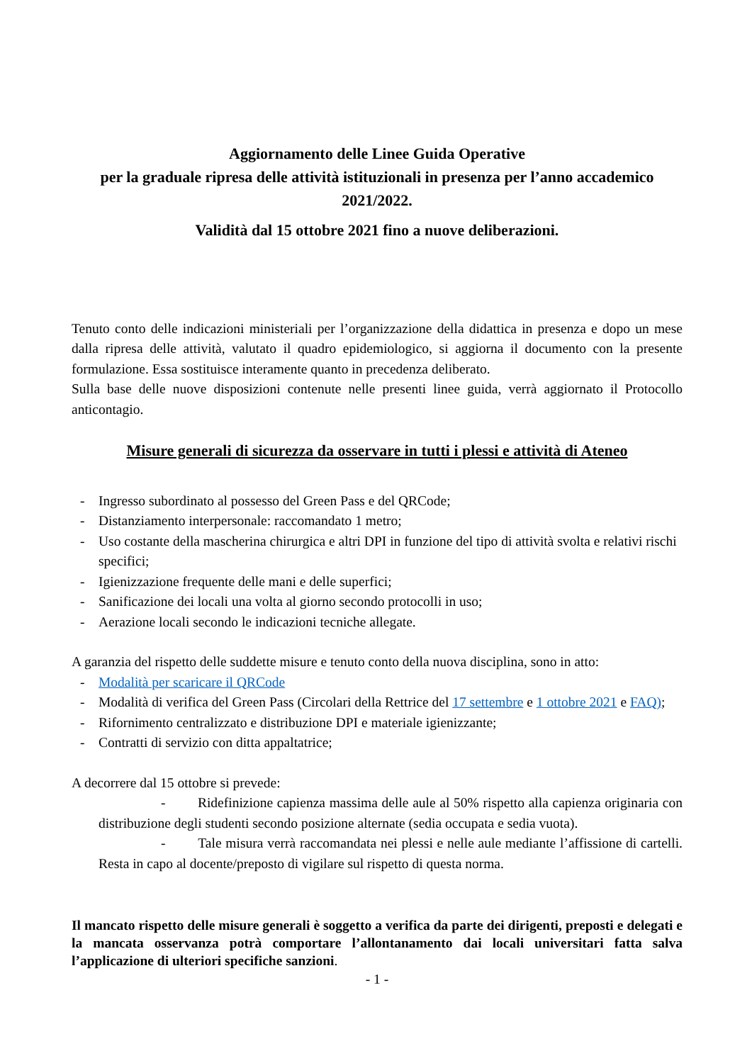Aggiornamento delle Linee Guida Operative
per la graduale ripresa delle attività istituzionali in presenza per l’anno accademico 2021/2022.
Validità dal 15 ottobre 2021 fino a nuove deliberazioni.
Tenuto conto delle indicazioni ministeriali per l’organizzazione della didattica in presenza e dopo un mese dalla ripresa delle attività, valutato il quadro epidemiologico, si aggiorna il documento con la presente formulazione. Essa sostituisce interamente quanto in precedenza deliberato.
Sulla base delle nuove disposizioni contenute nelle presenti linee guida, verrà aggiornato il Protocollo anticontagio.
Misure generali di sicurezza da osservare in tutti i plessi e attività di Ateneo
- Ingresso subordinato al possesso del Green Pass e del QRCode;
- Distanziamento interpersonale: raccomandato 1 metro;
- Uso costante della mascherina chirurgica e altri DPI in funzione del tipo di attività svolta e relativi rischi specifici;
- Igienizzazione frequente delle mani e delle superfici;
- Sanificazione dei locali una volta al giorno secondo protocolli in uso;
- Aerazione locali secondo le indicazioni tecniche allegate.
A garanzia del rispetto delle suddette misure e tenuto conto della nuova disciplina, sono in atto:
- Modalità per scaricare il QRCode
- Modalità di verifica del Green Pass (Circolari della Rettrice del 17 settembre e 1 ottobre 2021 e FAQ);
- Rifornimento centralizzato e distribuzione DPI e materiale igienizzante;
- Contratti di servizio con ditta appaltatrice;
A decorrere dal 15 ottobre si prevede:
- Ridefinizione capienza massima delle aule al 50% rispetto alla capienza originaria con distribuzione degli studenti secondo posizione alternate (sedia occupata e sedia vuota).
- Tale misura verrà raccomandata nei plessi e nelle aule mediante l’affissione di cartelli. Resta in capo al docente/preposto di vigilare sul rispetto di questa norma.
Il mancato rispetto delle misure generali è soggetto a verifica da parte dei dirigenti, preposti e delegati e la mancata osservanza potrà comportare l’allontanamento dai locali universitari fatta salva l’applicazione di ulteriori specifiche sanzioni.
- 1 -